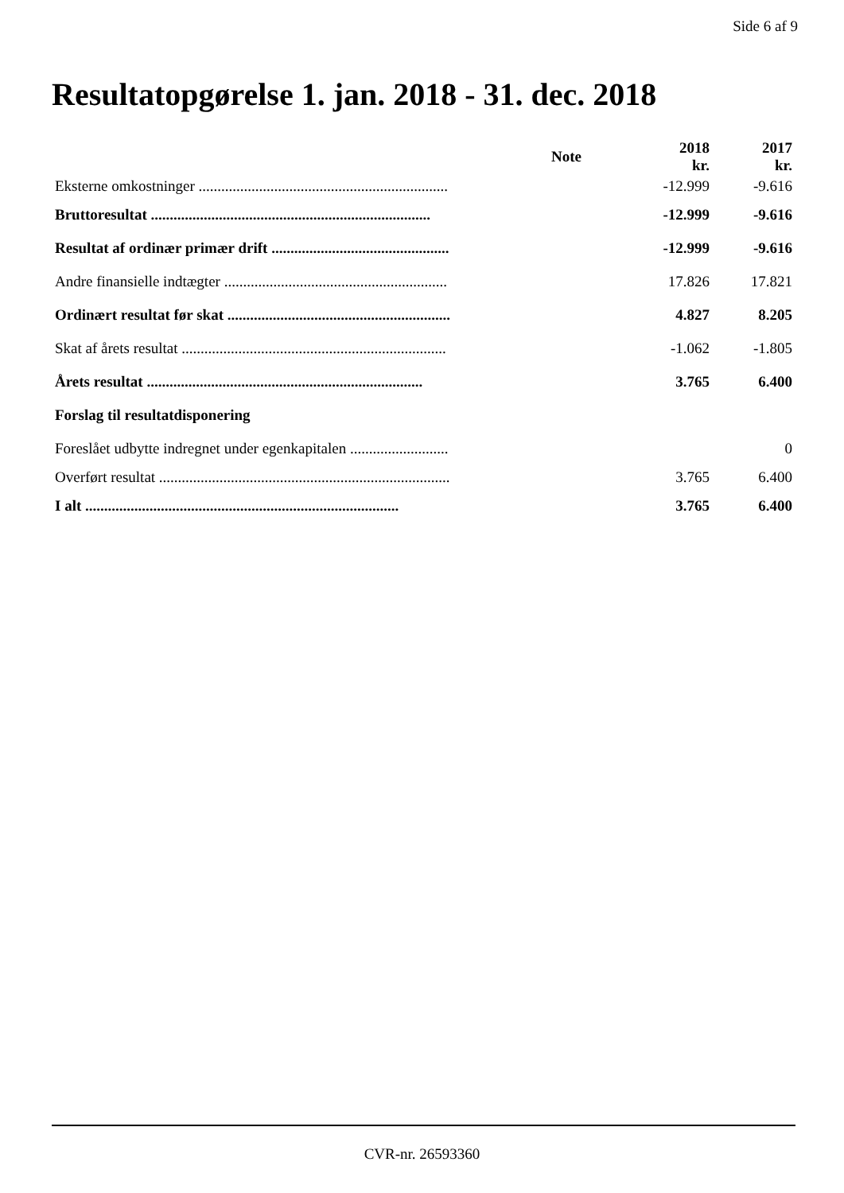Side 6 af 9
Resultatopgørelse 1. jan. 2018 - 31. dec. 2018
| | Note | 2018 kr. | 2017 kr. |
| --- | --- | --- | --- |
| Eksterne omkostninger .................................................................. | | -12.999 | -9.616 |
| Bruttoresultat .......................................................................... | | -12.999 | -9.616 |
| Resultat af ordinær primær drift ............................................... | | -12.999 | -9.616 |
| Andre finansielle indtægter ........................................................... | | 17.826 | 17.821 |
| Ordinært resultat før skat ........................................................... | | 4.827 | 8.205 |
| Skat af årets resultat ...................................................................... | | -1.062 | -1.805 |
| Årets resultat ......................................................................... | | 3.765 | 6.400 |
| Forslag til resultatdisponering | | | |
| Foreslået udbytte indregnet under egenkapitalen .......................... | | | 0 |
| Overført resultat ............................................................................. | | 3.765 | 6.400 |
| I alt ................................................................................... | | 3.765 | 6.400 |
CVR-nr. 26593360